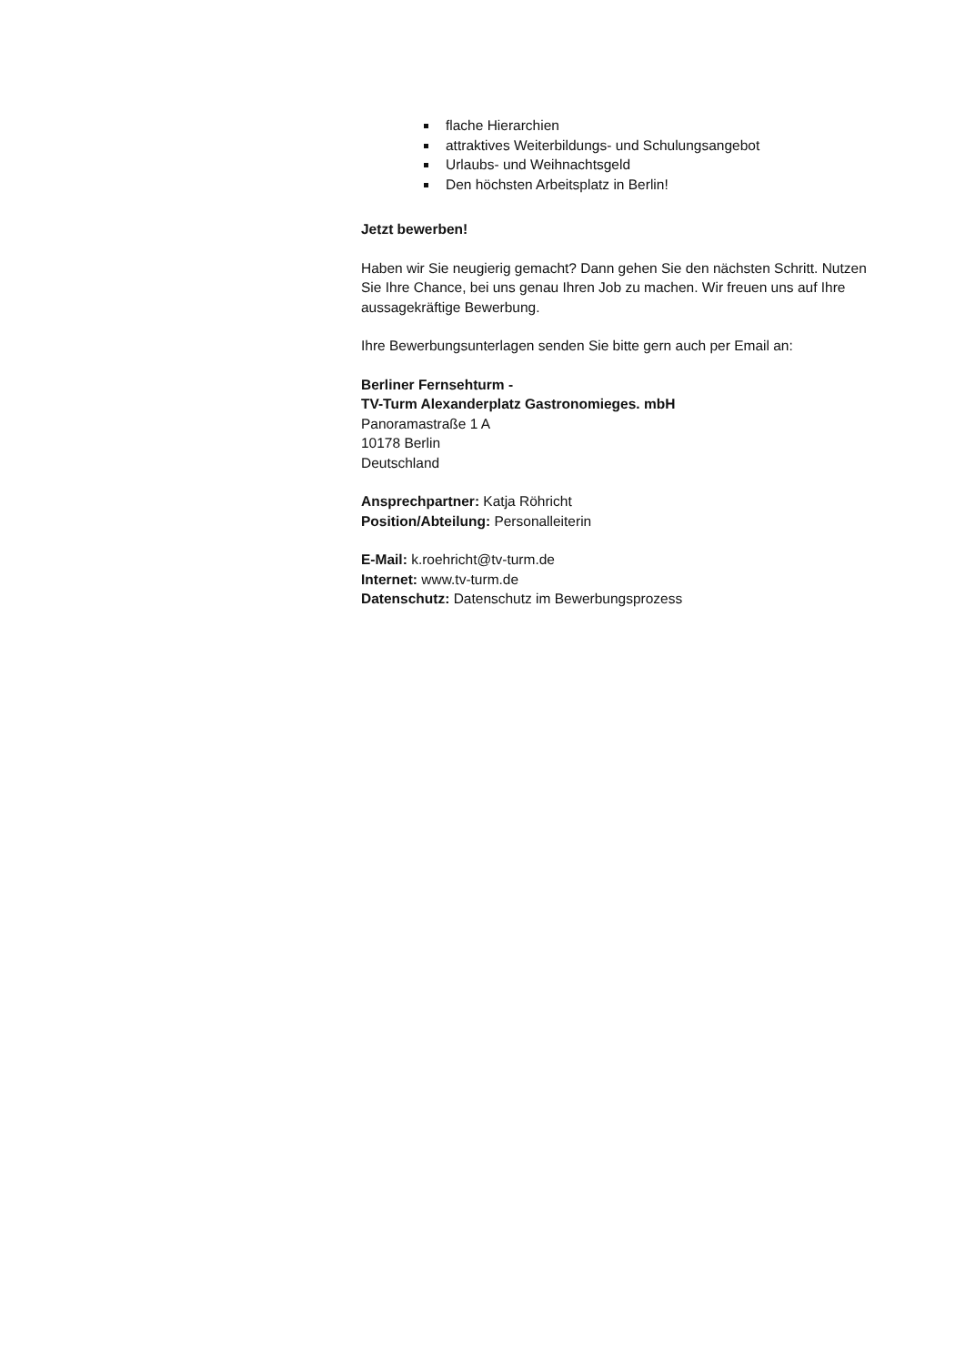flache Hierarchien
attraktives Weiterbildungs- und Schulungsangebot
Urlaubs- und Weihnachtsgeld
Den höchsten Arbeitsplatz in Berlin!
Jetzt bewerben!
Haben wir Sie neugierig gemacht? Dann gehen Sie den nächsten Schritt. Nutzen Sie Ihre Chance, bei uns genau Ihren Job zu machen. Wir freuen uns auf Ihre aussagekräftige Bewerbung.
Ihre Bewerbungsunterlagen senden Sie bitte gern auch per Email an:
Berliner Fernsehturm -
TV-Turm Alexanderplatz Gastronomieges. mbH
Panoramastraße 1 A
10178 Berlin
Deutschland
Ansprechpartner: Katja Röhricht
Position/Abteilung: Personalleiterin
E-Mail: k.roehricht@tv-turm.de
Internet: www.tv-turm.de
Datenschutz: Datenschutz im Bewerbungsprozess